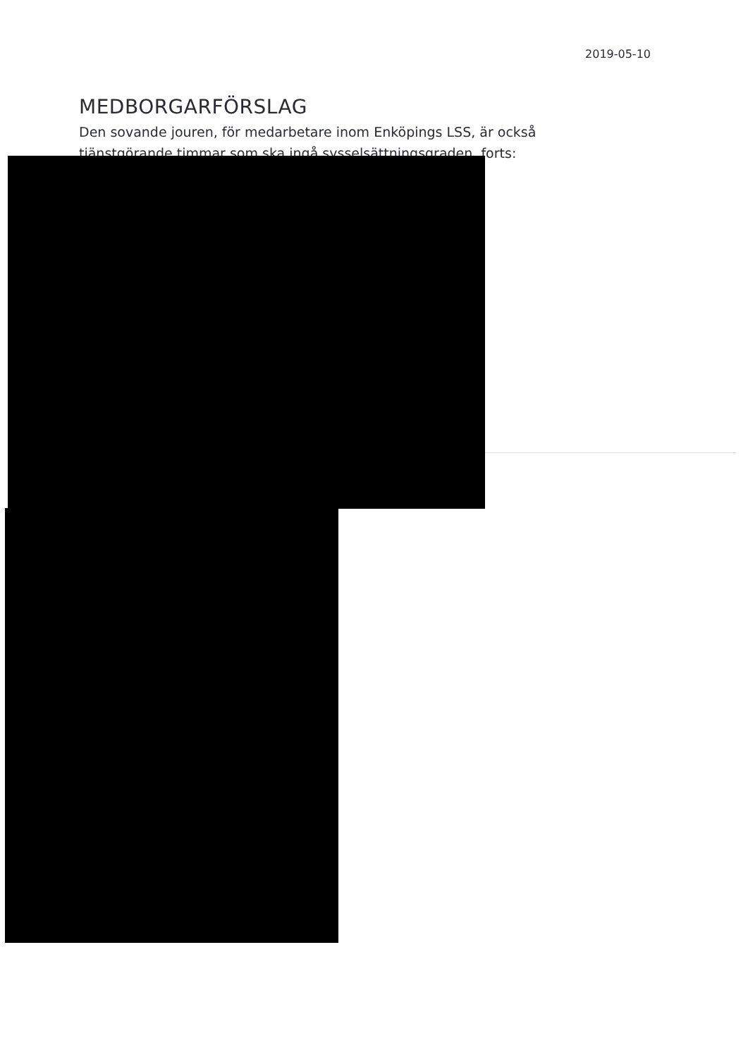2019-05-10
MEDBORGARFÖRSLAG
Den sovande jouren, för medarbetare inom Enköpings LSS, är också tjänstgörande timmar som ska ingå sysselsättningsgraden, forts: